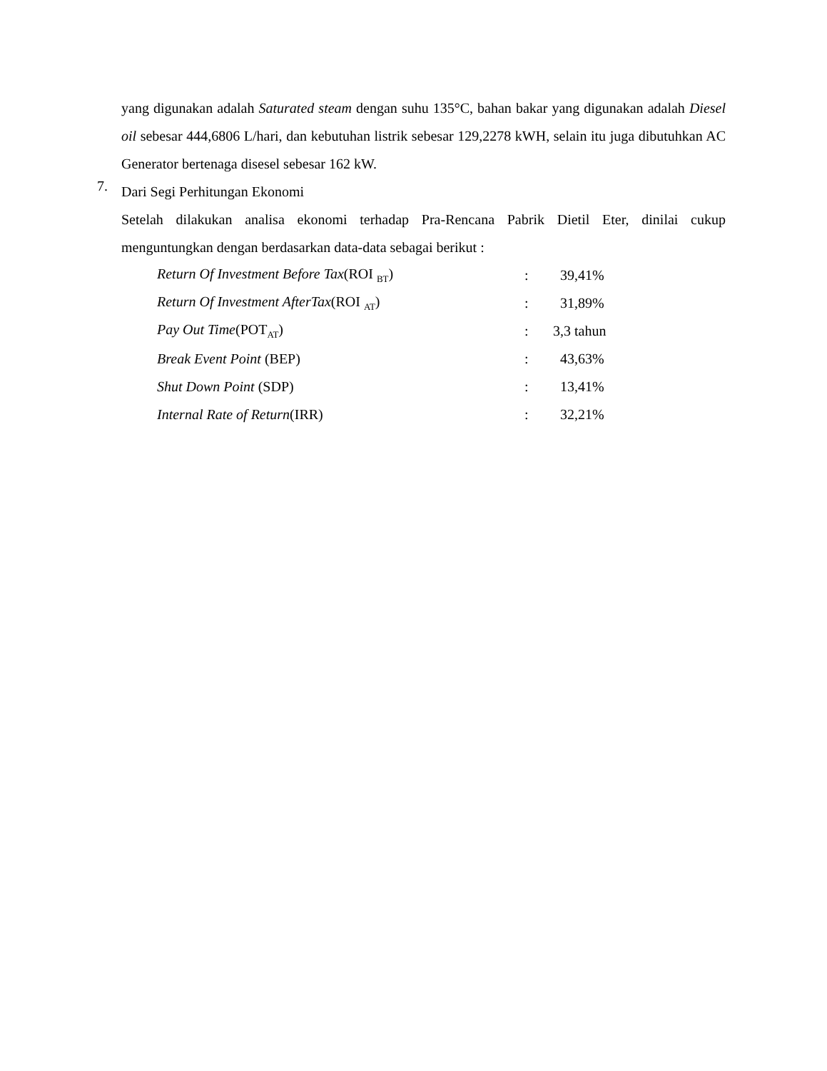yang digunakan adalah Saturated steam dengan suhu 135°C, bahan bakar yang digunakan adalah Diesel oil sebesar 444,6806 L/hari, dan kebutuhan listrik sebesar 129,2278 kWH, selain itu juga dibutuhkan AC Generator bertenaga disesel sebesar 162 kW.
7.
Dari Segi Perhitungan Ekonomi
Setelah dilakukan analisa ekonomi terhadap Pra-Rencana Pabrik Dietil Eter, dinilai cukup menguntungkan dengan berdasarkan data-data sebagai berikut :
| Return Of Investment Before Tax (ROI <sub>BT</sub>) | : | 39,41% |
| Return Of Investment AfterTax (ROI <sub>AT</sub>) | : | 31,89% |
| Pay Out Time (POT<sub>AT</sub>) | : | 3,3 tahun |
| Break Event Point (BEP) | : | 43,63% |
| Shut Down Point (SDP) | : | 13,41% |
| Internal Rate of Return (IRR) | : | 32,21% |